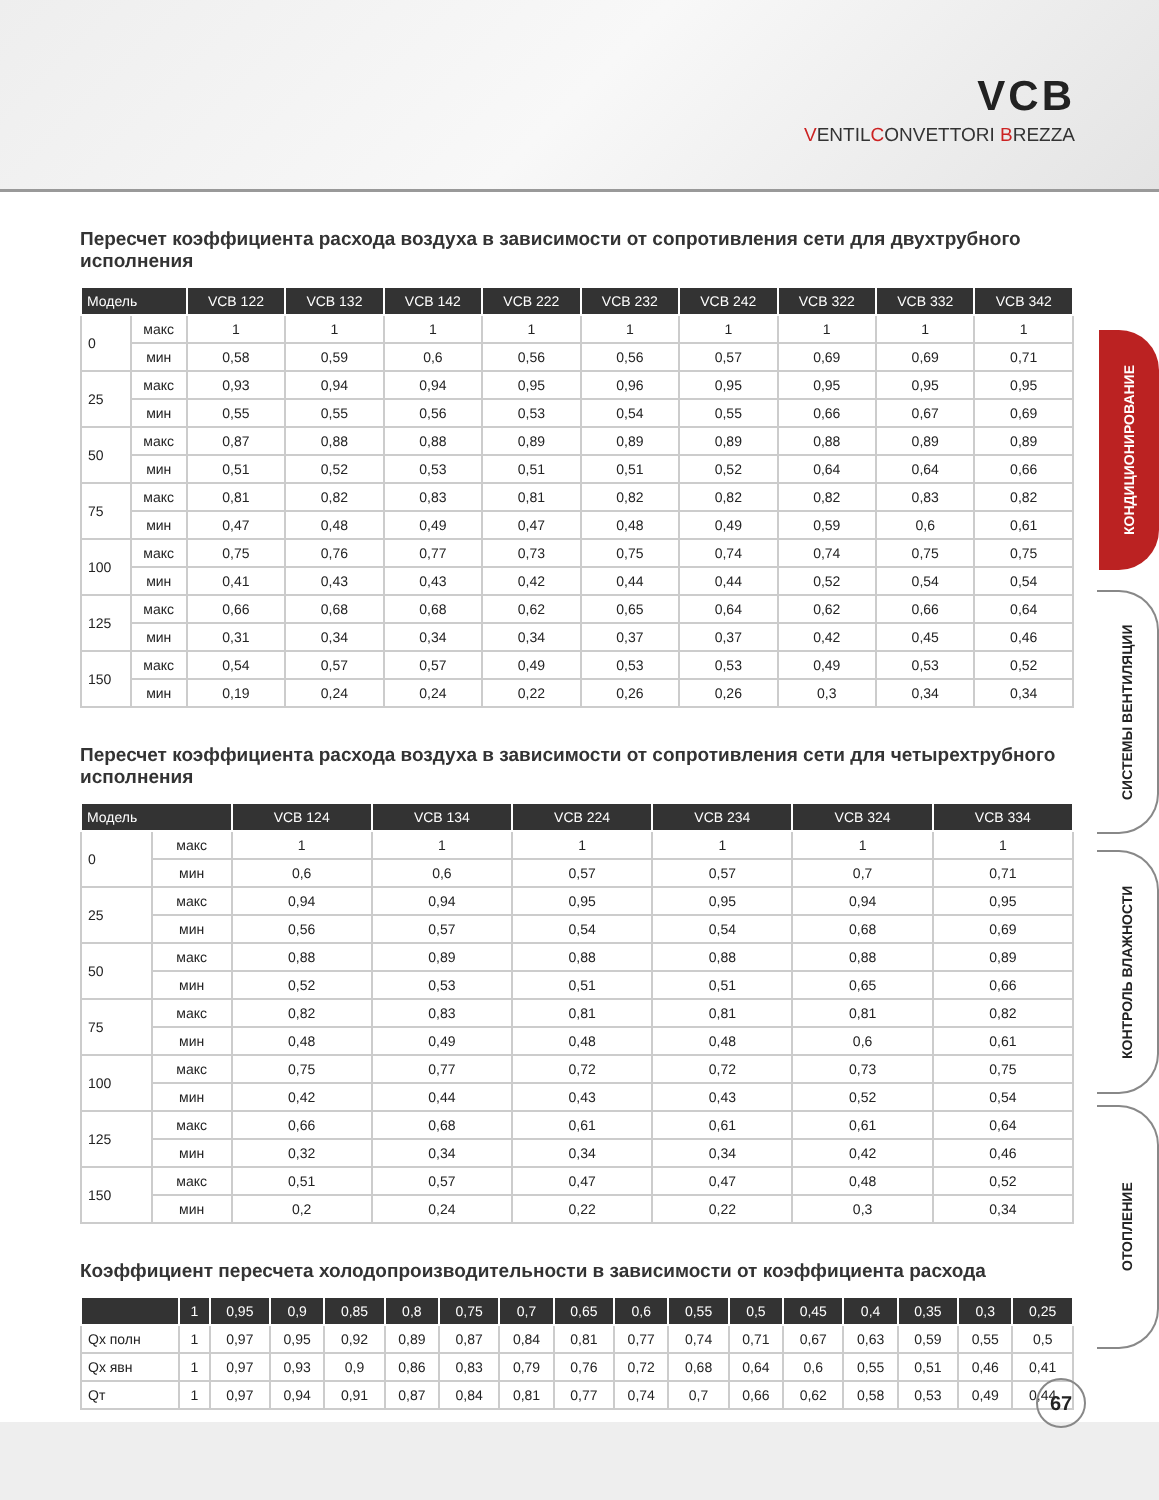VCB
VENTILCONVETTORI BREZZA
КОНДИЦИОНИРОВАНИЕ
СИСТЕМЫ ВЕНТИЛЯЦИИ
КОНТРОЛЬ ВЛАЖНОСТИ
ОТОПЛЕНИЕ
Пересчет коэффициента расхода воздуха в зависимости от сопротивления сети для двухтрубного исполнения
| Модель | | VCB 122 | VCB 132 | VCB 142 | VCB 222 | VCB 232 | VCB 242 | VCB 322 | VCB 332 | VCB 342 |
| --- | --- | --- | --- | --- | --- | --- | --- | --- | --- | --- |
| 0 | макс | 1 | 1 | 1 | 1 | 1 | 1 | 1 | 1 | 1 |
| | мин | 0,58 | 0,59 | 0,6 | 0,56 | 0,56 | 0,57 | 0,69 | 0,69 | 0,71 |
| 25 | макс | 0,93 | 0,94 | 0,94 | 0,95 | 0,96 | 0,95 | 0,95 | 0,95 | 0,95 |
| | мин | 0,55 | 0,55 | 0,56 | 0,53 | 0,54 | 0,55 | 0,66 | 0,67 | 0,69 |
| 50 | макс | 0,87 | 0,88 | 0,88 | 0,89 | 0,89 | 0,89 | 0,88 | 0,89 | 0,89 |
| | мин | 0,51 | 0,52 | 0,53 | 0,51 | 0,51 | 0,52 | 0,64 | 0,64 | 0,66 |
| 75 | макс | 0,81 | 0,82 | 0,83 | 0,81 | 0,82 | 0,82 | 0,82 | 0,83 | 0,82 |
| | мин | 0,47 | 0,48 | 0,49 | 0,47 | 0,48 | 0,49 | 0,59 | 0,6 | 0,61 |
| 100 | макс | 0,75 | 0,76 | 0,77 | 0,73 | 0,75 | 0,74 | 0,74 | 0,75 | 0,75 |
| | мин | 0,41 | 0,43 | 0,43 | 0,42 | 0,44 | 0,44 | 0,52 | 0,54 | 0,54 |
| 125 | макс | 0,66 | 0,68 | 0,68 | 0,62 | 0,65 | 0,64 | 0,62 | 0,66 | 0,64 |
| | мин | 0,31 | 0,34 | 0,34 | 0,34 | 0,37 | 0,37 | 0,42 | 0,45 | 0,46 |
| 150 | макс | 0,54 | 0,57 | 0,57 | 0,49 | 0,53 | 0,53 | 0,49 | 0,53 | 0,52 |
| | мин | 0,19 | 0,24 | 0,24 | 0,22 | 0,26 | 0,26 | 0,3 | 0,34 | 0,34 |
Пересчет коэффициента расхода воздуха в зависимости от сопротивления сети для четырехтрубного исполнения
| Модель | | VCB 124 | VCB 134 | VCB 224 | VCB 234 | VCB 324 | VCB 334 |
| --- | --- | --- | --- | --- | --- | --- | --- |
| 0 | макс | 1 | 1 | 1 | 1 | 1 | 1 |
| | мин | 0,6 | 0,6 | 0,57 | 0,57 | 0,7 | 0,71 |
| 25 | макс | 0,94 | 0,94 | 0,95 | 0,95 | 0,94 | 0,95 |
| | мин | 0,56 | 0,57 | 0,54 | 0,54 | 0,68 | 0,69 |
| 50 | макс | 0,88 | 0,89 | 0,88 | 0,88 | 0,88 | 0,89 |
| | мин | 0,52 | 0,53 | 0,51 | 0,51 | 0,65 | 0,66 |
| 75 | макс | 0,82 | 0,83 | 0,81 | 0,81 | 0,81 | 0,82 |
| | мин | 0,48 | 0,49 | 0,48 | 0,48 | 0,6 | 0,61 |
| 100 | макс | 0,75 | 0,77 | 0,72 | 0,72 | 0,73 | 0,75 |
| | мин | 0,42 | 0,44 | 0,43 | 0,43 | 0,52 | 0,54 |
| 125 | макс | 0,66 | 0,68 | 0,61 | 0,61 | 0,61 | 0,64 |
| | мин | 0,32 | 0,34 | 0,34 | 0,34 | 0,42 | 0,46 |
| 150 | макс | 0,51 | 0,57 | 0,47 | 0,47 | 0,48 | 0,52 |
| | мин | 0,2 | 0,24 | 0,22 | 0,22 | 0,3 | 0,34 |
Коэффициент пересчета холодопроизводительности в зависимости от коэффициента расхода
| | 1 | 0,95 | 0,9 | 0,85 | 0,8 | 0,75 | 0,7 | 0,65 | 0,6 | 0,55 | 0,5 | 0,45 | 0,4 | 0,35 | 0,3 | 0,25 |
| --- | --- | --- | --- | --- | --- | --- | --- | --- | --- | --- | --- | --- | --- | --- | --- | --- |
| Qх полн | 1 | 0,97 | 0,95 | 0,92 | 0,89 | 0,87 | 0,84 | 0,81 | 0,77 | 0,74 | 0,71 | 0,67 | 0,63 | 0,59 | 0,55 | 0,5 |
| Qх явн | 1 | 0,97 | 0,93 | 0,9 | 0,86 | 0,83 | 0,79 | 0,76 | 0,72 | 0,68 | 0,64 | 0,6 | 0,55 | 0,51 | 0,46 | 0,41 |
| Qт | 1 | 0,97 | 0,94 | 0,91 | 0,87 | 0,84 | 0,81 | 0,77 | 0,74 | 0,7 | 0,66 | 0,62 | 0,58 | 0,53 | 0,49 | 0,44 |
67